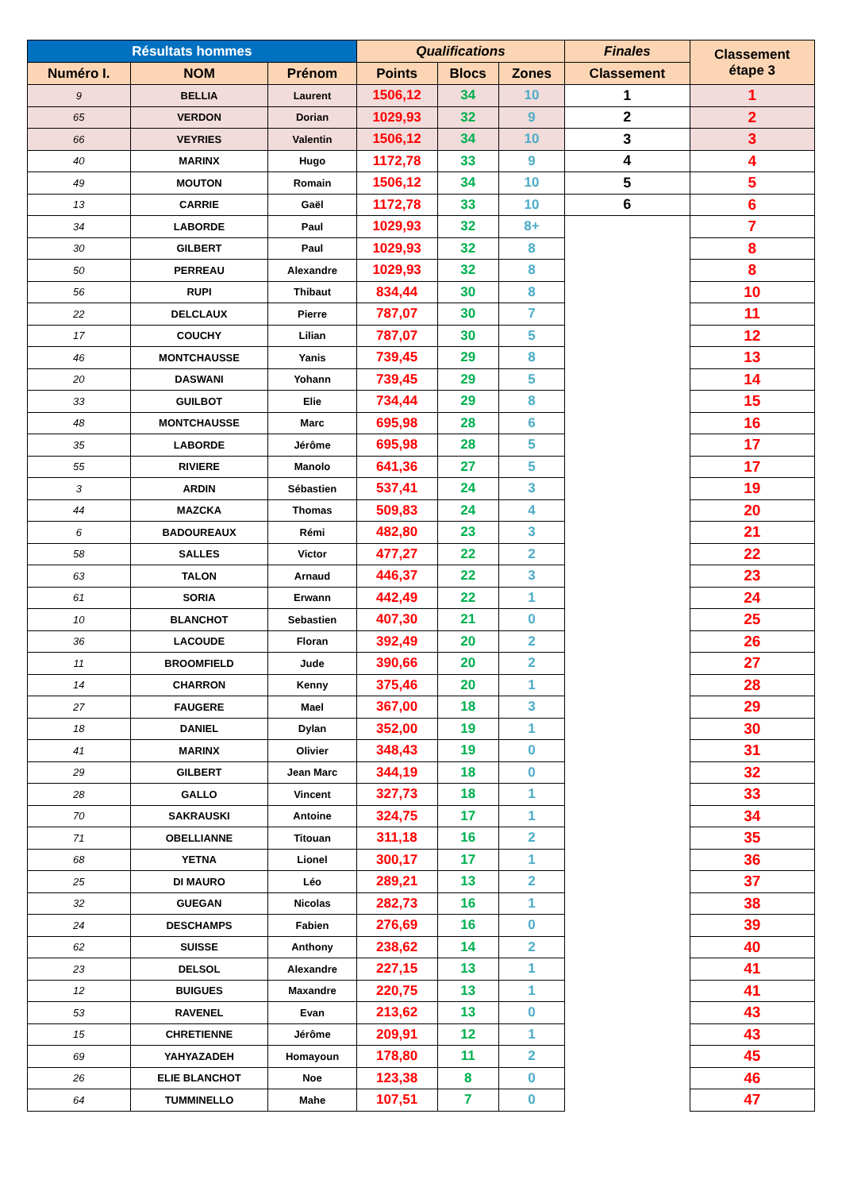| Résultats hommes | | | Qualifications | | | Finales | Classement étape 3 |
| --- | --- | --- | --- | --- | --- | --- | --- |
| Numéro I. | NOM | Prénom | Points | Blocs | Zones | Classement | |
| 9 | BELLIA | Laurent | 1506,12 | 34 | 10 | 1 | 1 |
| 65 | VERDON | Dorian | 1029,93 | 32 | 9 | 2 | 2 |
| 66 | VEYRIES | Valentin | 1506,12 | 34 | 10 | 3 | 3 |
| 40 | MARINX | Hugo | 1172,78 | 33 | 9 | 4 | 4 |
| 49 | MOUTON | Romain | 1506,12 | 34 | 10 | 5 | 5 |
| 13 | CARRIE | Gaël | 1172,78 | 33 | 10 | 6 | 6 |
| 34 | LABORDE | Paul | 1029,93 | 32 | 8+ | | 7 |
| 30 | GILBERT | Paul | 1029,93 | 32 | 8 | | 8 |
| 50 | PERREAU | Alexandre | 1029,93 | 32 | 8 | | 8 |
| 56 | RUPI | Thibaut | 834,44 | 30 | 8 | | 10 |
| 22 | DELCLAUX | Pierre | 787,07 | 30 | 7 | | 11 |
| 17 | COUCHY | Lilian | 787,07 | 30 | 5 | | 12 |
| 46 | MONTCHAUSSE | Yanis | 739,45 | 29 | 8 | | 13 |
| 20 | DASWANI | Yohann | 739,45 | 29 | 5 | | 14 |
| 33 | GUILBOT | Elie | 734,44 | 29 | 8 | | 15 |
| 48 | MONTCHAUSSE | Marc | 695,98 | 28 | 6 | | 16 |
| 35 | LABORDE | Jérôme | 695,98 | 28 | 5 | | 17 |
| 55 | RIVIERE | Manolo | 641,36 | 27 | 5 | | 17 |
| 3 | ARDIN | Sébastien | 537,41 | 24 | 3 | | 19 |
| 44 | MAZCKA | Thomas | 509,83 | 24 | 4 | | 20 |
| 6 | BADOUREAUX | Rémi | 482,80 | 23 | 3 | | 21 |
| 58 | SALLES | Victor | 477,27 | 22 | 2 | | 22 |
| 63 | TALON | Arnaud | 446,37 | 22 | 3 | | 23 |
| 61 | SORIA | Erwann | 442,49 | 22 | 1 | | 24 |
| 10 | BLANCHOT | Sebastien | 407,30 | 21 | 0 | | 25 |
| 36 | LACOUDE | Floran | 392,49 | 20 | 2 | | 26 |
| 11 | BROOMFIELD | Jude | 390,66 | 20 | 2 | | 27 |
| 14 | CHARRON | Kenny | 375,46 | 20 | 1 | | 28 |
| 27 | FAUGERE | Mael | 367,00 | 18 | 3 | | 29 |
| 18 | DANIEL | Dylan | 352,00 | 19 | 1 | | 30 |
| 41 | MARINX | Olivier | 348,43 | 19 | 0 | | 31 |
| 29 | GILBERT | Jean Marc | 344,19 | 18 | 0 | | 32 |
| 28 | GALLO | Vincent | 327,73 | 18 | 1 | | 33 |
| 70 | SAKRAUSKI | Antoine | 324,75 | 17 | 1 | | 34 |
| 71 | OBELLIANNE | Titouan | 311,18 | 16 | 2 | | 35 |
| 68 | YETNA | Lionel | 300,17 | 17 | 1 | | 36 |
| 25 | DI MAURO | Léo | 289,21 | 13 | 2 | | 37 |
| 32 | GUEGAN | Nicolas | 282,73 | 16 | 1 | | 38 |
| 24 | DESCHAMPS | Fabien | 276,69 | 16 | 0 | | 39 |
| 62 | SUISSE | Anthony | 238,62 | 14 | 2 | | 40 |
| 23 | DELSOL | Alexandre | 227,15 | 13 | 1 | | 41 |
| 12 | BUIGUES | Maxandre | 220,75 | 13 | 1 | | 41 |
| 53 | RAVENEL | Evan | 213,62 | 13 | 0 | | 43 |
| 15 | CHRETIENNE | Jérôme | 209,91 | 12 | 1 | | 43 |
| 69 | YAHYAZADEH | Homayoun | 178,80 | 11 | 2 | | 45 |
| 26 | ELIE BLANCHOT | Noe | 123,38 | 8 | 0 | | 46 |
| 64 | TUMMINELLO | Mahe | 107,51 | 7 | 0 | | 47 |